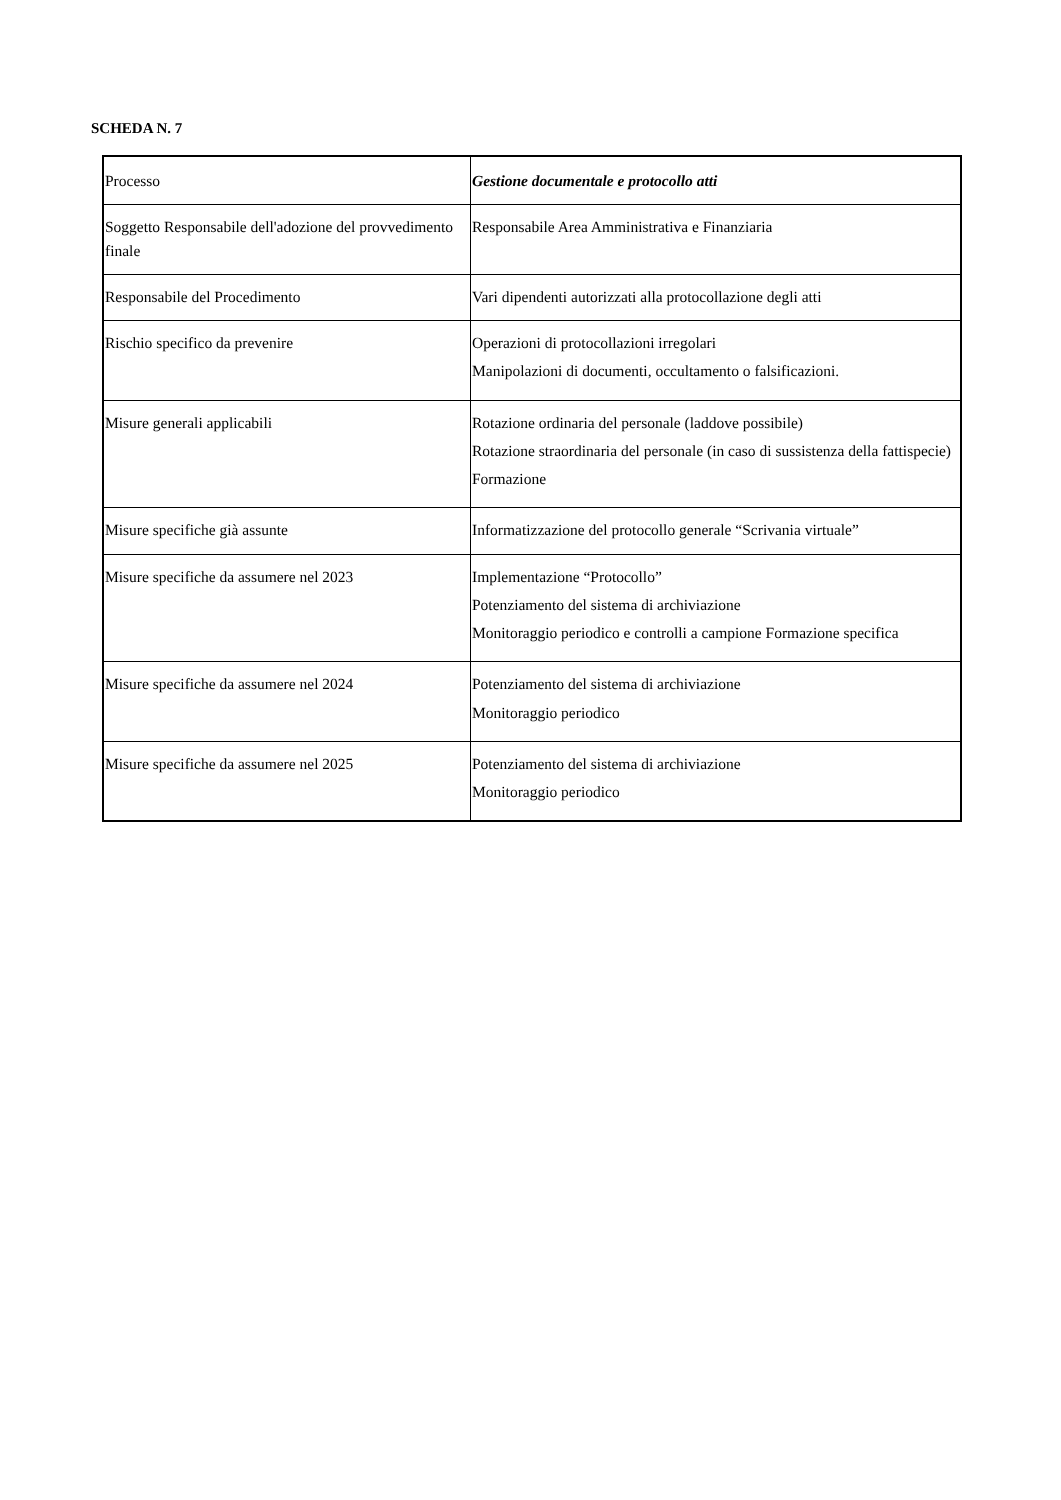SCHEDA N. 7
| Processo | Gestione documentale e protocollo atti |
| Soggetto Responsabile dell'adozione del provvedimento finale | Responsabile Area Amministrativa e Finanziaria |
| Responsabile del Procedimento | Vari dipendenti autorizzati alla protocollazione degli atti |
| Rischio specifico da prevenire | Operazioni di protocollazioni irregolari Manipolazioni di documenti, occultamento o falsificazioni. |
| Misure generali applicabili | Rotazione ordinaria del personale (laddove possibile) Rotazione straordinaria del personale (in caso di sussistenza della fattispecie) Formazione |
| Misure specifiche già assunte | Informatizzazione del protocollo generale “Scrivania virtuale” |
| Misure specifiche da assumere nel 2023 | Implementazione “Protocollo” Potenziamento del sistema di archiviazione Monitoraggio periodico e controlli a campione Formazione specifica |
| Misure specifiche da assumere nel 2024 | Potenziamento del sistema di archiviazione Monitoraggio periodico |
| Misure specifiche da assumere nel 2025 | Potenziamento del sistema di archiviazione Monitoraggio periodico |